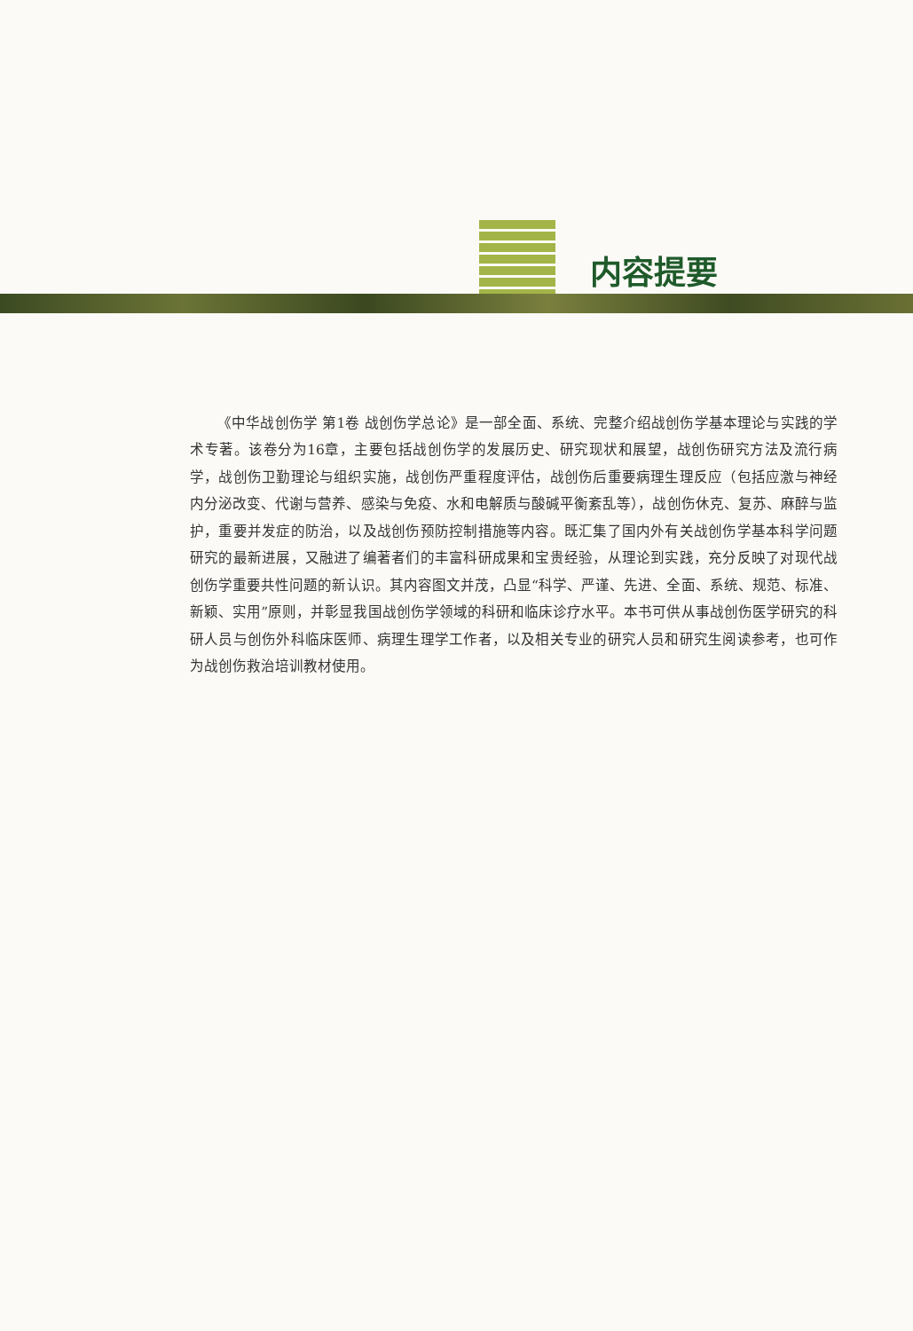内容提要
《中华战创伤学 第1卷 战创伤学总论》是一部全面、系统、完整介绍战创伤学基本理论与实践的学术专著。该卷分为16章，主要包括战创伤学的发展历史、研究现状和展望，战创伤研究方法及流行病学，战创伤卫勤理论与组织实施，战创伤严重程度评估，战创伤后重要病理生理反应（包括应激与神经内分泌改变、代谢与营养、感染与免疫、水和电解质与酸碱平衡紊乱等），战创伤休克、复苏、麻醉与监护，重要并发症的防治，以及战创伤预防控制措施等内容。既汇集了国内外有关战创伤学基本科学问题研究的最新进展，又融进了编著者们的丰富科研成果和宝贵经验，从理论到实践，充分反映了对现代战创伤学重要共性问题的新认识。其内容图文并茂，凸显“科学、严谨、先进、全面、系统、规范、标准、新颖、实用”原则，并彰显我国战创伤学领域的科研和临床诊疗水平。本书可供从事战创伤医学研究的科研人员与创伤外科临床医师、病理生理学工作者，以及相关专业的研究人员和研究生阅读参考，也可作为战创伤救治培训教材使用。